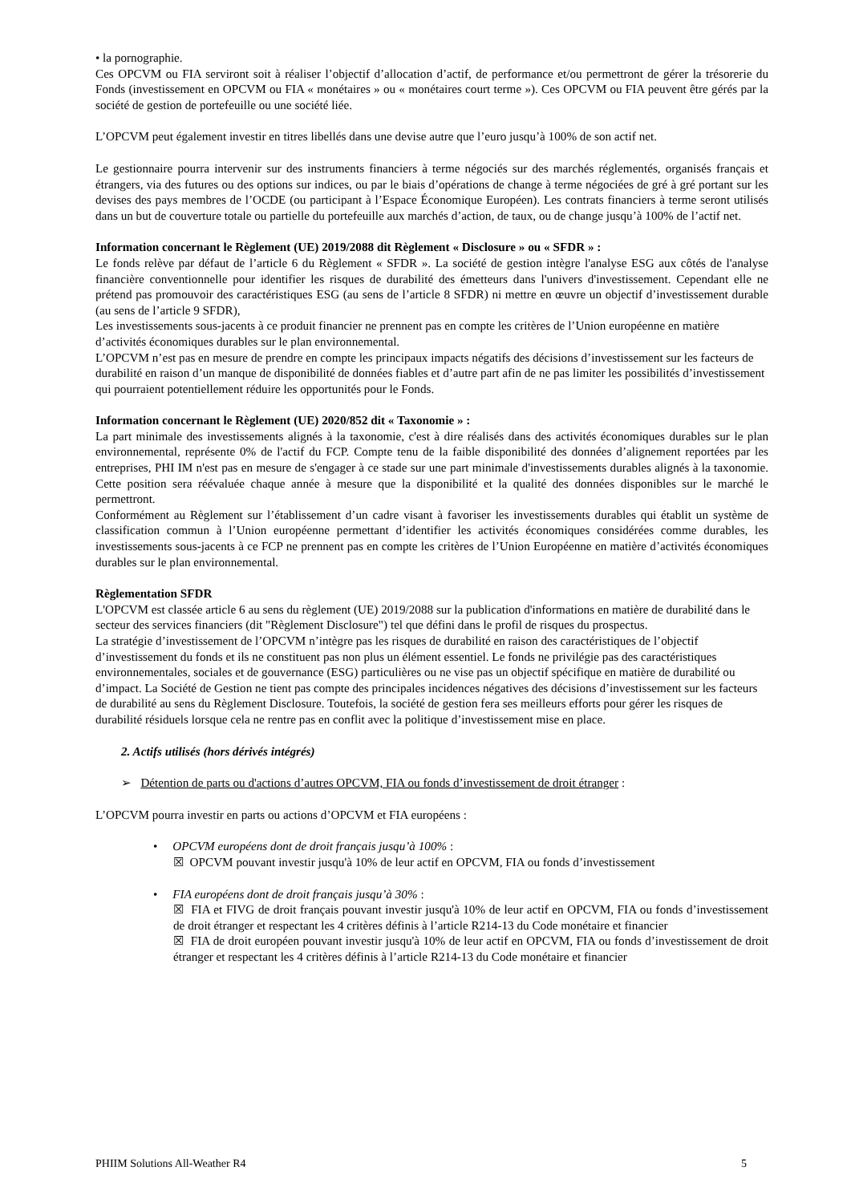• la pornographie.
Ces OPCVM ou FIA serviront soit à réaliser l’objectif d’allocation d’actif, de performance et/ou permettront de gérer la trésorerie du Fonds (investissement en OPCVM ou FIA « monétaires » ou « monétaires court terme »). Ces OPCVM ou FIA peuvent être gérés par la société de gestion de portefeuille ou une société liée.
L’OPCVM peut également investir en titres libellés dans une devise autre que l’euro jusqu’à 100% de son actif net.
Le gestionnaire pourra intervenir sur des instruments financiers à terme négociés sur des marchés réglementés, organisés français et étrangers, via des futures ou des options sur indices, ou par le biais d’opérations de change à terme négociées de gré à gré portant sur les devises des pays membres de l’OCDE (ou participant à l’Espace Économique Européen). Les contrats financiers à terme seront utilisés dans un but de couverture totale ou partielle du portefeuille aux marchés d’action, de taux, ou de change jusqu’à 100% de l’actif net.
Information concernant le Règlement (UE) 2019/2088 dit Règlement « Disclosure » ou « SFDR » :
Le fonds relève par défaut de l’article 6 du Règlement « SFDR ». La société de gestion intègre l'analyse ESG aux côtés de l'analyse financière conventionnelle pour identifier les risques de durabilité des émetteurs dans l'univers d'investissement. Cependant elle ne prétend pas promouvoir des caractéristiques ESG (au sens de l’article 8 SFDR) ni mettre en œuvre un objectif d’investissement durable (au sens de l’article 9 SFDR),
Les investissements sous-jacents à ce produit financier ne prennent pas en compte les critères de l’Union européenne en matière d’activités économiques durables sur le plan environnemental.
L’OPCVM n’est pas en mesure de prendre en compte les principaux impacts négatifs des décisions d’investissement sur les facteurs de durabilité en raison d’un manque de disponibilité de données fiables et d’autre part afin de ne pas limiter les possibilités d’investissement qui pourraient potentiellement réduire les opportunités pour le Fonds.
Information concernant le Règlement (UE) 2020/852 dit « Taxonomie » :
La part minimale des investissements alignés à la taxonomie, c'est à dire réalisés dans des activités économiques durables sur le plan environnemental, représente 0% de l'actif du FCP. Compte tenu de la faible disponibilité des données d’alignement reportées par les entreprises, PHI IM n'est pas en mesure de s'engager à ce stade sur une part minimale d'investissements durables alignés à la taxonomie. Cette position sera réévaluée chaque année à mesure que la disponibilité et la qualité des données disponibles sur le marché le permettront.
Conformément au Règlement sur l’établissement d’un cadre visant à favoriser les investissements durables qui établit un système de classification commun à l’Union européenne permettant d’identifier les activités économiques considérées comme durables, les investissements sous-jacents à ce FCP ne prennent pas en compte les critères de l’Union Européenne en matière d’activités économiques durables sur le plan environnemental.
Règlementation SFDR
L'OPCVM est classée article 6 au sens du règlement (UE) 2019/2088 sur la publication d'informations en matière de durabilité dans le secteur des services financiers (dit "Règlement Disclosure") tel que défini dans le profil de risques du prospectus.
La stratégie d’investissement de l’OPCVM n’intègre pas les risques de durabilité en raison des caractéristiques de l’objectif d’investissement du fonds et ils ne constituent pas non plus un élément essentiel. Le fonds ne privilégie pas des caractéristiques environnementales, sociales et de gouvernance (ESG) particulières ou ne vise pas un objectif spécifique en matière de durabilité ou d’impact. La Société de Gestion ne tient pas compte des principales incidences négatives des décisions d’investissement sur les facteurs de durabilité au sens du Règlement Disclosure. Toutefois, la société de gestion fera ses meilleurs efforts pour gérer les risques de durabilité résiduels lorsque cela ne rentre pas en conflit avec la politique d’investissement mise en place.
2. Actifs utilisés (hors dérivés intégrés)
➢ Détention de parts ou d'actions d’autres OPCVM, FIA ou fonds d’investissement de droit étranger :
L’OPCVM pourra investir en parts ou actions d’OPCVM et FIA européens :
• OPCVM européens dont de droit français jusqu’à 100% :
☒ OPCVM pouvant investir jusqu'à 10% de leur actif en OPCVM, FIA ou fonds d’investissement
• FIA européens dont de droit français jusqu’à 30% :
☒ FIA et FIVG de droit français pouvant investir jusqu'à 10% de leur actif en OPCVM, FIA ou fonds d’investissement de droit étranger et respectant les 4 critères définis à l’article R214-13 du Code monétaire et financier
☒ FIA de droit européen pouvant investir jusqu'à 10% de leur actif en OPCVM, FIA ou fonds d’investissement de droit étranger et respectant les 4 critères définis à l’article R214-13 du Code monétaire et financier
PHIIM Solutions All-Weather R4 5